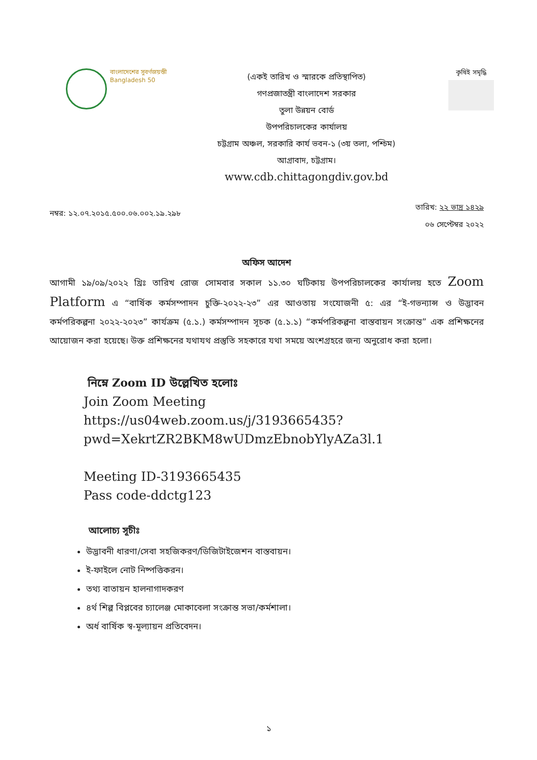বাংলাদেশের সুবর্ণজয়ন্তী
Bangladesh 50
(একই তারিখ ও স্মারকে প্রতিস্থাপিত)
গণপ্রজাতন্ত্রী বাংলাদেশ সরকার
তুলা উন্নয়ন বোর্ড
উপপরিচালকের কার্যালয়
চট্টগ্রাম অঞ্চল, সরকারি কার্য ভবন-১ (৩য় তলা, পশ্চিম)
আগ্রাবাদ, চট্টগ্রাম।
www.cdb.chittagongdiv.gov.bd
কৃষিই সমৃদ্ধি
নম্বর: ১২.০৭.২০১৫.৫০০.০৬.০০২.১৯.২৯৮
তারিখ: ২২ ভাদ্র ১৪২৯
০৬ সেপ্টেম্বর ২০২২
অফিস আদেশ
আগামী ১৯/০৯/২০২২ খ্রিঃ তারিখ রোজ সোমবার সকাল ১১.৩০ ঘটিকায় উপপরিচালকের কার্যালয় হতে Zoom Platform এ “বার্ষিক কর্মসম্পাদন চুক্তি-২০২২-২৩” এর আওতায় সংযোজনী ৫: এর “ই-গভন্যান্স ও উদ্ভাবন কর্মপরিকল্পনা ২০২২-২০২৩” কার্যক্রম (৫.১.) কর্মসম্পাদন সূচক (৫.১.১) “কর্মপরিকল্পনা বাস্তবায়ন সংক্রান্ত” এক প্রশিক্ষনের আয়োজন করা হয়েছে। উক্ত প্রশিক্ষনের যথাযথ প্রস্তুতি সহকারে যথা সময়ে অংশগ্রহরে জন্য অনুরোধ করা হলো।
নিম্নে Zoom ID উল্লেখিত হলোঃ
Join Zoom Meeting
https://us04web.zoom.us/j/3193665435?
pwd=XekrtZR2BKM8wUDmzEbnobYlyAZa3l.1
Meeting ID-3193665435
Pass code-ddctg123
আলোচ্য সূচীঃ
উদ্ভাবনী ধারণা/সেবা সহজিকরণ/ডিজিটাইজেশন বাস্তবায়ন।
ই-ফাইলে নোট নিষ্পত্তিকরন।
তথ্য বাতায়ন হালনাগাদকরণ
৪র্থ শিল্প বিপ্লবের চ্যালেঞ্জ মোকাবেলা সংক্রান্ত সভা/কর্মশালা।
অর্ধ বার্ষিক স্ব-মূল্যায়ন প্রতিবেদন।
১